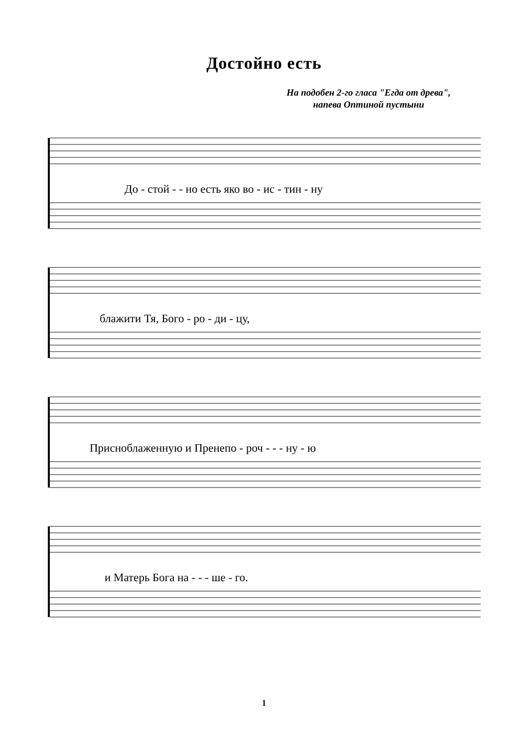Достойно есть
На подобен 2-го гласа "Егда от древа",
напева Оптиной пустыни
До - стой - - но есть яко во - ис - тин - ну
блажити Тя, Бого - ро - ди - цу,
Присноблаженную и Пренепо - роч - - - ну - ю
и Матерь Бога на - - - ше - го.
1